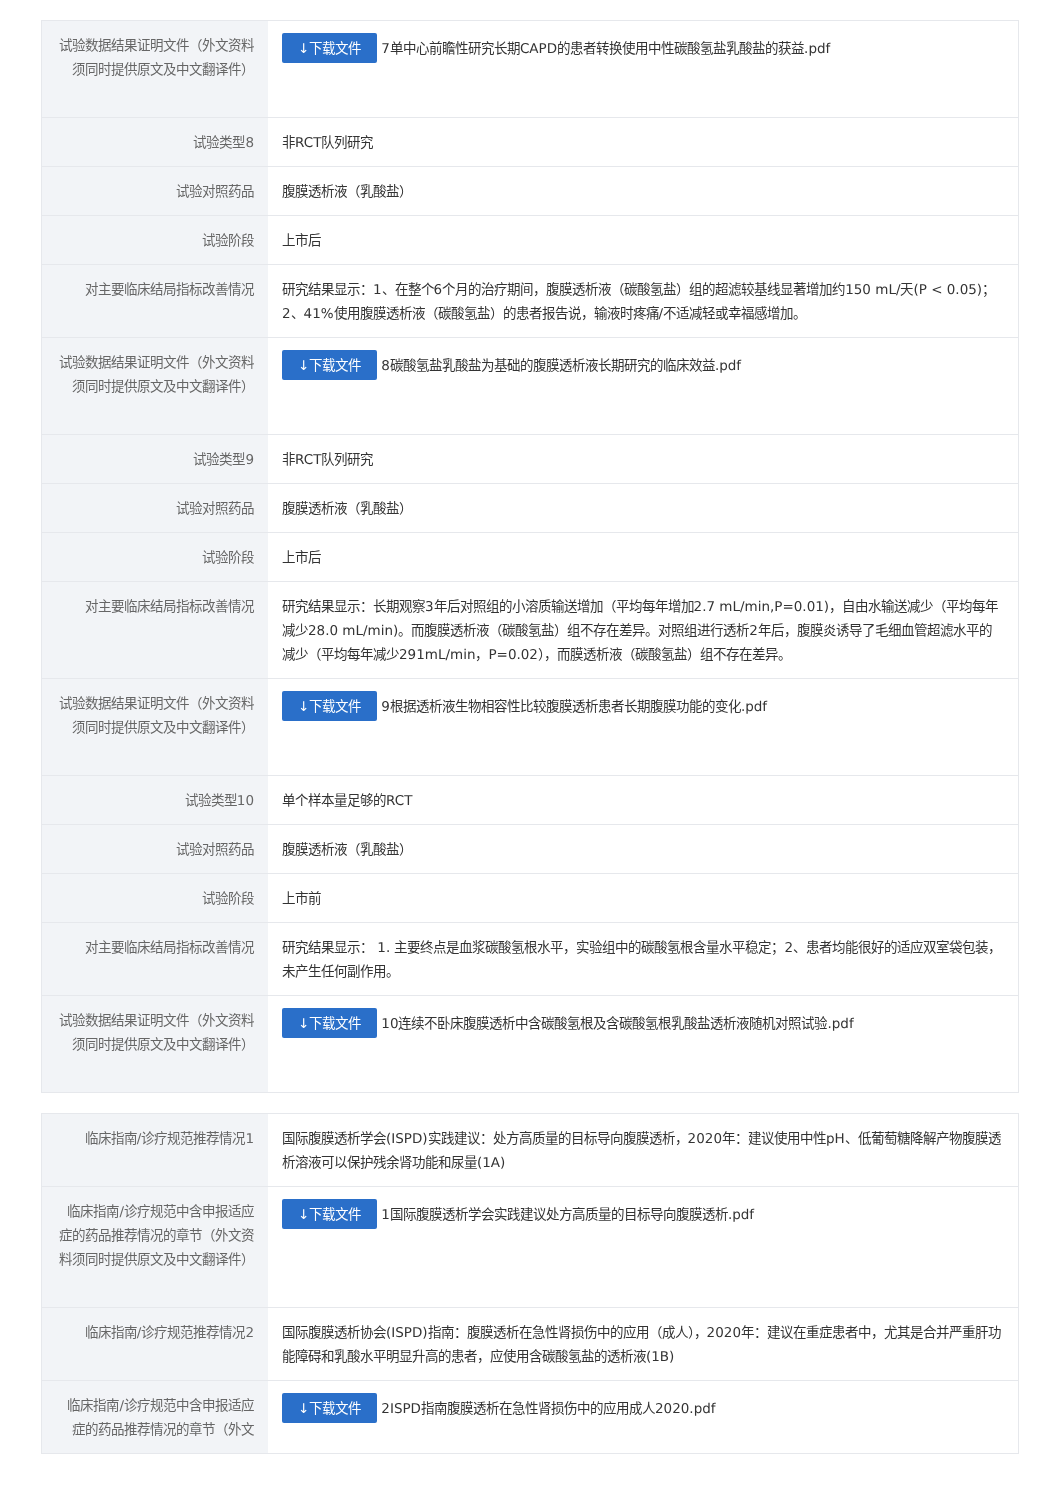| 试验数据结果证明文件（外文资料须同时提供原文及中文翻译件） | ↓下载文件 7单中心前瞻性研究长期CAPD的患者转换使用中性碳酸氢盐乳酸盐的获益.pdf |
| 试验类型8 | 非RCT队列研究 |
| 试验对照药品 | 腹膜透析液（乳酸盐） |
| 试验阶段 | 上市后 |
| 对主要临床结局指标改善情况 | 研究结果显示：1、在整个6个月的治疗期间，腹膜透析液（碳酸氢盐）组的超滤较基线显著增加约150 mL/天(P < 0.05)；2、41%使用腹膜透析液（碳酸氢盐）的患者报告说，输液时疼痛/不适减轻或幸福感增加。 |
| 试验数据结果证明文件（外文资料须同时提供原文及中文翻译件） | ↓下载文件 8碳酸氢盐乳酸盐为基础的腹膜透析液长期研究的临床效益.pdf |
| 试验类型9 | 非RCT队列研究 |
| 试验对照药品 | 腹膜透析液（乳酸盐） |
| 试验阶段 | 上市后 |
| 对主要临床结局指标改善情况 | 研究结果显示：长期观察3年后对照组的小溶质输送增加（平均每年增加2.7 mL/min,P=0.01)，自由水输送减少（平均每年减少28.0 mL/min)。而腹膜透析液（碳酸氢盐）组不存在差异。对照组进行透析2年后，腹膜炎诱导了毛细血管超滤水平的减少（平均每年减少291mL/min，P=0.02），而膜透析液（碳酸氢盐）组不存在差异。 |
| 试验数据结果证明文件（外文资料须同时提供原文及中文翻译件） | ↓下载文件 9根据透析液生物相容性比较腹膜透析患者长期腹膜功能的变化.pdf |
| 试验类型10 | 单个样本量足够的RCT |
| 试验对照药品 | 腹膜透析液（乳酸盐） |
| 试验阶段 | 上市前 |
| 对主要临床结局指标改善情况 | 研究结果显示： 1. 主要终点是血浆碳酸氢根水平，实验组中的碳酸氢根含量水平稳定；2、患者均能很好的适应双室袋包装，未产生任何副作用。 |
| 试验数据结果证明文件（外文资料须同时提供原文及中文翻译件） | ↓下载文件 10连续不卧床腹膜透析中含碳酸氢根及含碳酸氢根乳酸盐透析液随机对照试验.pdf |
| 临床指南/诊疗规范推荐情况1 | 国际腹膜透析学会(ISPD)实践建议：处方高质量的目标导向腹膜透析，2020年：建议使用中性pH、低葡萄糖降解产物腹膜透析溶液可以保护残余肾功能和尿量(1A) |
| 临床指南/诊疗规范中含申报适应症的药品推荐情况的章节（外文资料须同时提供原文及中文翻译件） | ↓下载文件 1国际腹膜透析学会实践建议处方高质量的目标导向腹膜透析.pdf |
| 临床指南/诊疗规范推荐情况2 | 国际腹膜透析协会(ISPD)指南：腹膜透析在急性肾损伤中的应用（成人），2020年：建议在重症患者中，尤其是合并严重肝功能障碍和乳酸水平明显升高的患者，应使用含碳酸氢盐的透析液(1B) |
| 临床指南/诊疗规范中含申报适应症的药品推荐情况的章节（外文 | ↓下载文件 2ISPD指南腹膜透析在急性肾损伤中的应用成人2020.pdf |